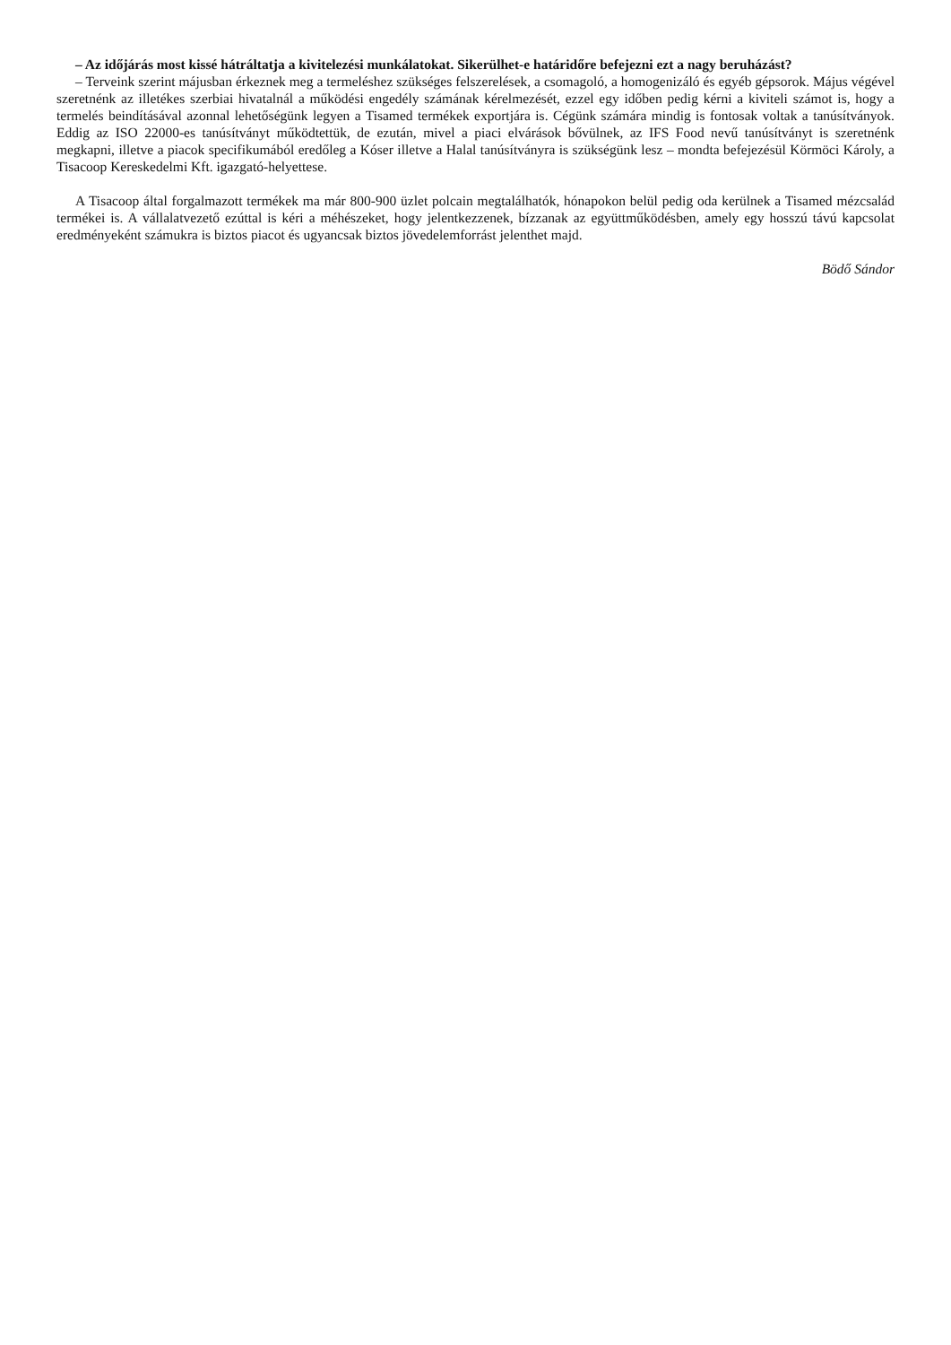– Az időjárás most kissé hátráltatja a kivitelezési munkálatokat. Sikerülhet-e határidőre befejezni ezt a nagy beruházást?
– Terveink szerint májusban érkeznek meg a termeléshez szükséges felszerelések, a csomagoló, a homogenizáló és egyéb gépsorok. Május végével szeretnénk az illetékes szerbiai hivatalnál a működési engedély számának kérelmezését, ezzel egy időben pedig kérni a kiviteli számot is, hogy a termelés beindításával azonnal lehetőségünk legyen a Tisamed termékek exportjára is. Cégünk számára mindig is fontosak voltak a tanúsítványok. Eddig az ISO 22000-es tanúsítványt működtettük, de ezután, mivel a piaci elvárások bővülnek, az IFS Food nevű tanúsítványt is szeretnénk megkapni, illetve a piacok specifikumából eredőleg a Kóser illetve a Halal tanúsítványra is szükségünk lesz – mondta befejezésül Körmöci Károly, a Tisacoop Kereskedelmi Kft. igazgató-helyettese.
A Tisacoop által forgalmazott termékek ma már 800-900 üzlet polcain megtalálhatók, hónapokon belül pedig oda kerülnek a Tisamed mézcsalád termékei is. A vállalatvezető ezúttal is kéri a méhészeket, hogy jelentkezzenek, bízzanak az együttműködésben, amely egy hosszú távú kapcsolat eredményeként számukra is biztos piacot és ugyancsak biztos jövedelemforrást jelenthet majd.
Bödő Sándor